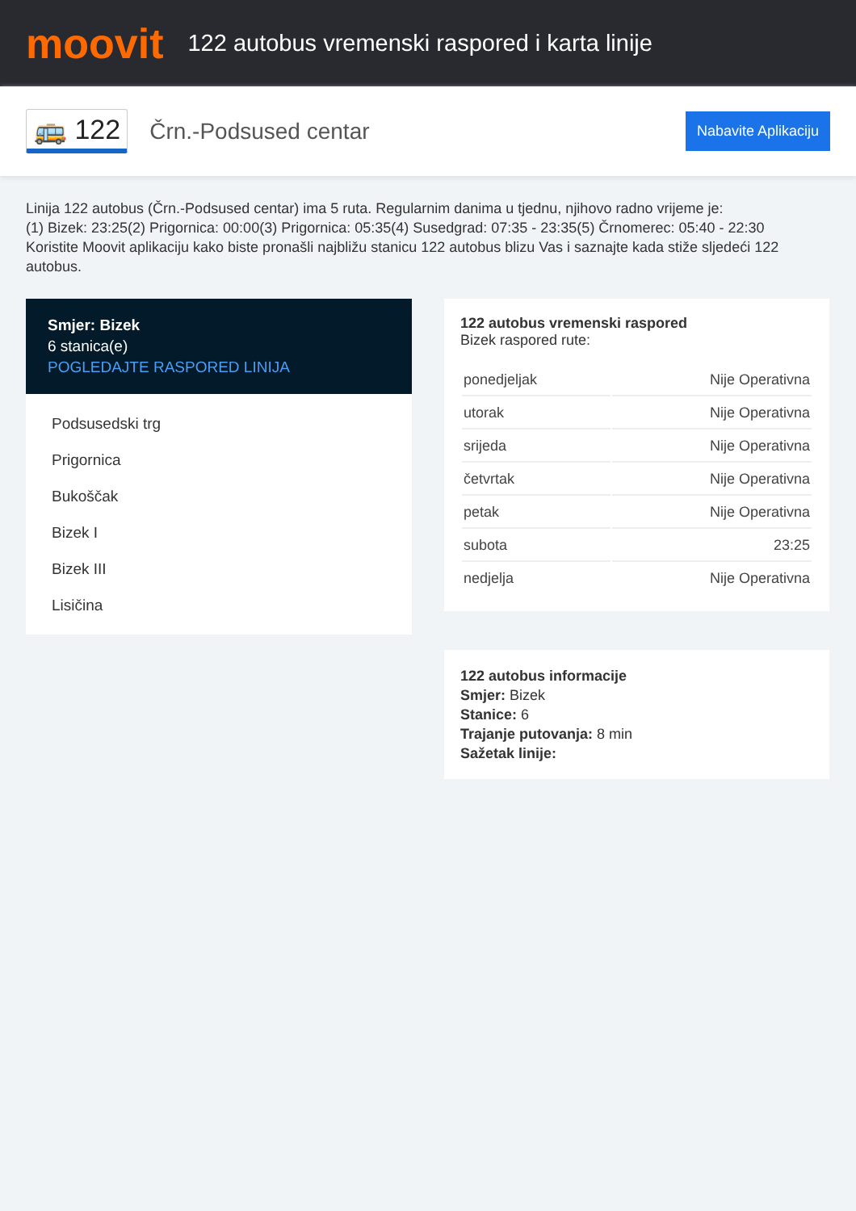moovit
122 autobus vremenski raspored i karta linije
🚌 122 Črn.-Podsused centar Nabavite Aplikaciju
Linija 122 autobus (Črn.-Podsused centar) ima 5 ruta. Regularnim danima u tjednu, njihovo radno vrijeme je:
(1) Bizek: 23:25(2) Prigornica: 00:00(3) Prigornica: 05:35(4) Susedgrad: 07:35 - 23:35(5) Črnomerec: 05:40 - 22:30
Koristite Moovit aplikaciju kako biste pronašli najbližu stanicu 122 autobus blizu Vas i saznajte kada stiže sljedeći 122 autobus.
Smjer: Bizek
6 stanica(e)
POGLEDAJTE RASPORED LINIJA
Podsusedski trg
Prigornica
Bukoščak
Bizek I
Bizek III
Lisičina
122 autobus vremenski raspored
Bizek raspored rute:
| ponedjeljak | Nije Operativna |
| utorak | Nije Operativna |
| srijeda | Nije Operativna |
| četvrtak | Nije Operativna |
| petak | Nije Operativna |
| subota | 23:25 |
| nedjelja | Nije Operativna |
122 autobus informacije
Smjer: Bizek
Stanice: 6
Trajanje putovanja: 8 min
Sažetak linije: